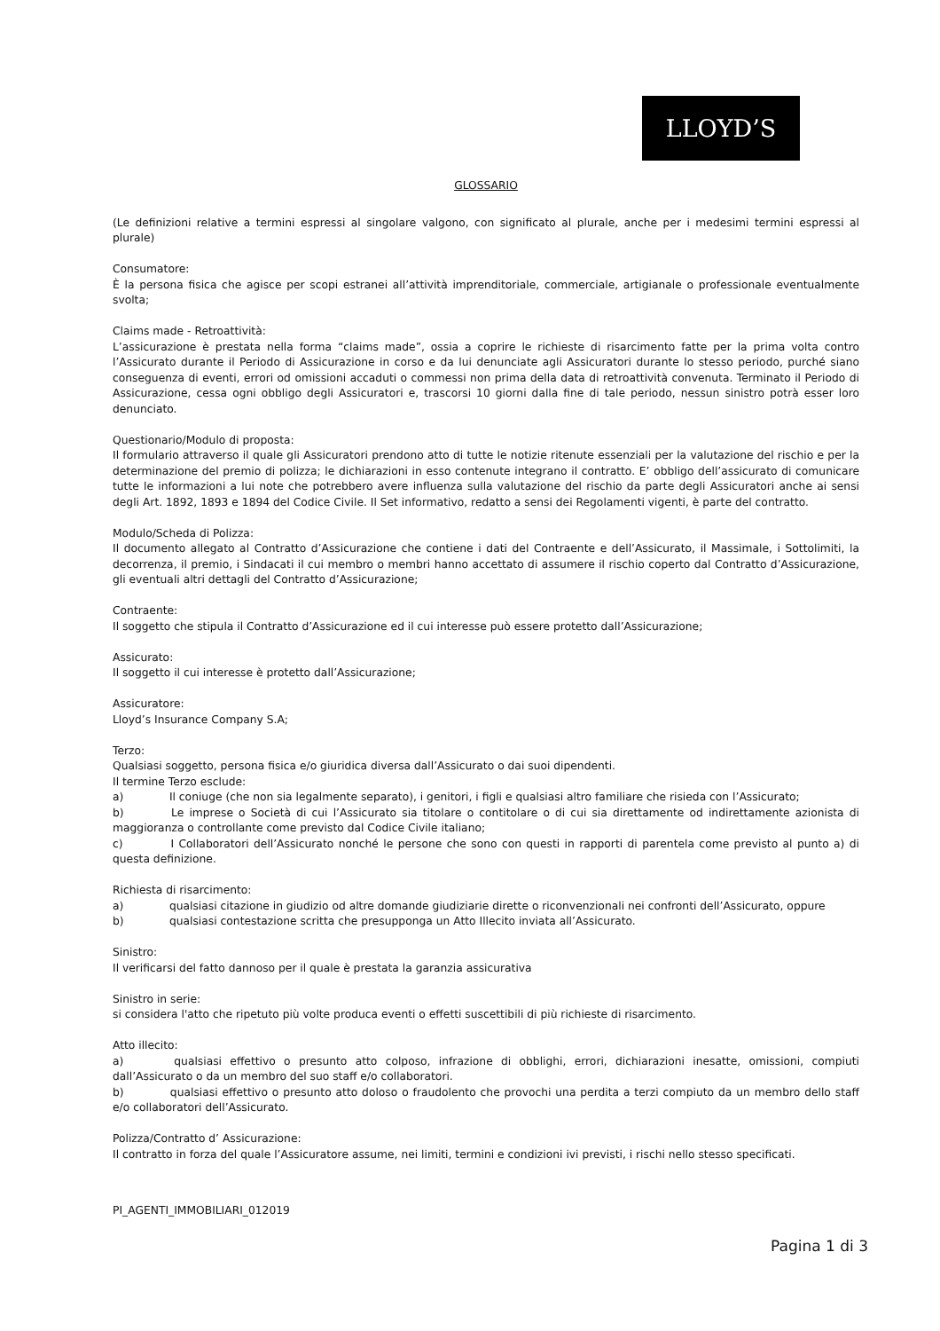LLOYD’S
GLOSSARIO
(Le definizioni relative a termini espressi al singolare valgono, con significato al plurale, anche per i medesimi termini espressi al plurale)
Consumatore:
È la persona fisica che agisce per scopi estranei all’attività imprenditoriale, commerciale, artigianale o professionale eventualmente svolta;
Claims made - Retroattività:
L’assicurazione è prestata nella forma “claims made”, ossia a coprire le richieste di risarcimento fatte per la prima volta contro l’Assicurato durante il Periodo di Assicurazione in corso e da lui denunciate agli Assicuratori durante lo stesso periodo, purché siano conseguenza di eventi, errori od omissioni accaduti o commessi non prima della data di retroattività convenuta. Terminato il Periodo di Assicurazione, cessa ogni obbligo degli Assicuratori e, trascorsi 10 giorni dalla fine di tale periodo, nessun sinistro potrà esser loro denunciato.
Questionario/Modulo di proposta:
Il formulario attraverso il quale gli Assicuratori prendono atto di tutte le notizie ritenute essenziali per la valutazione del rischio e per la determinazione del premio di polizza; le dichiarazioni in esso contenute integrano il contratto. E’ obbligo dell’assicurato di comunicare tutte le informazioni a lui note che potrebbero avere influenza sulla valutazione del rischio da parte degli Assicuratori anche ai sensi degli Art. 1892, 1893 e 1894 del Codice Civile. Il Set informativo, redatto a sensi dei Regolamenti vigenti, è parte del contratto.
Modulo/Scheda di Polizza:
Il documento allegato al Contratto d’Assicurazione che contiene i dati del Contraente e dell’Assicurato, il Massimale, i Sottolimiti, la decorrenza, il premio, i Sindacati il cui membro o membri hanno accettato di assumere il rischio coperto dal Contratto d’Assicurazione, gli eventuali altri dettagli del Contratto d’Assicurazione;
Contraente:
Il soggetto che stipula il Contratto d’Assicurazione ed il cui interesse può essere protetto dall’Assicurazione;
Assicurato:
Il soggetto il cui interesse è protetto dall’Assicurazione;
Assicuratore:
Lloyd’s Insurance Company S.A;
Terzo:
Qualsiasi soggetto, persona fisica e/o giuridica diversa dall’Assicurato o dai suoi dipendenti.
Il termine Terzo esclude:
a) Il coniuge (che non sia legalmente separato), i genitori, i figli e qualsiasi altro familiare che risieda con l’Assicurato;
b) Le imprese o Società di cui l’Assicurato sia titolare o contitolare o di cui sia direttamente od indirettamente azionista di maggioranza o controllante come previsto dal Codice Civile italiano;
c) I Collaboratori dell’Assicurato nonché le persone che sono con questi in rapporti di parentela come previsto al punto a) di questa definizione.
Richiesta di risarcimento:
a) qualsiasi citazione in giudizio od altre domande giudiziarie dirette o riconvenzionali nei confronti dell’Assicurato, oppure
b) qualsiasi contestazione scritta che presupponga un Atto Illecito inviata all’Assicurato.
Sinistro:
Il verificarsi del fatto dannoso per il quale è prestata la garanzia assicurativa
Sinistro in serie:
si considera l'atto che ripetuto più volte produca eventi o effetti suscettibili di più richieste di risarcimento.
Atto illecito:
a) qualsiasi effettivo o presunto atto colposo, infrazione di obblighi, errori, dichiarazioni inesatte, omissioni, compiuti dall’Assicurato o da un membro del suo staff e/o collaboratori.
b) qualsiasi effettivo o presunto atto doloso o fraudolento che provochi una perdita a terzi compiuto da un membro dello staff e/o collaboratori dell’Assicurato.
Polizza/Contratto d’ Assicurazione:
Il contratto in forza del quale l’Assicuratore assume, nei limiti, termini e condizioni ivi previsti, i rischi nello stesso specificati.
PI_AGENTI_IMMOBILIARI_012019
Pagina 1 di 3